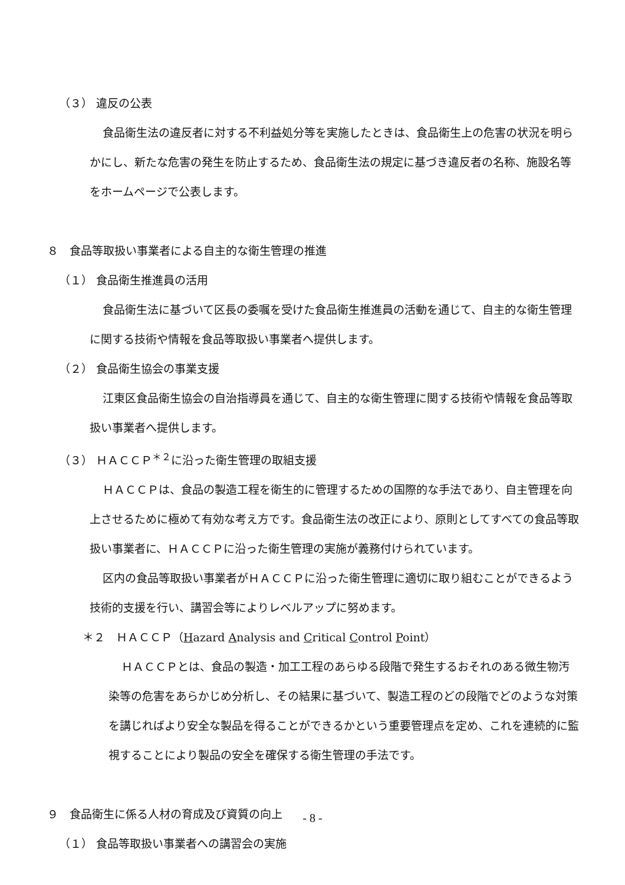（３） 違反の公表
食品衛生法の違反者に対する不利益処分等を実施したときは、食品衛生上の危害の状況を明らかにし、新たな危害の発生を防止するため、食品衛生法の規定に基づき違反者の名称、施設名等をホームページで公表します。
８　食品等取扱い事業者による自主的な衛生管理の推進
（１） 食品衛生推進員の活用
食品衛生法に基づいて区長の委嘱を受けた食品衛生推進員の活動を通じて、自主的な衛生管理に関する技術や情報を食品等取扱い事業者へ提供します。
（２） 食品衛生協会の事業支援
江東区食品衛生協会の自治指導員を通じて、自主的な衛生管理に関する技術や情報を食品等取扱い事業者へ提供します。
（３） ＨＡＣＣＰ<sup>＊２</sup>に沿った衛生管理の取組支援
ＨＡＣＣＰは、食品の製造工程を衛生的に管理するための国際的な手法であり、自主管理を向上させるために極めて有効な考え方です。食品衛生法の改正により、原則としてすべての食品等取扱い事業者に、ＨＡＣＣＰに沿った衛生管理の実施が義務付けられています。
区内の食品等取扱い事業者がＨＡＣＣＰに沿った衛生管理に適切に取り組むことができるよう技術的支援を行い、講習会等によりレベルアップに努めます。
＊２　ＨＡＣＣＰ（Hazard Analysis and Critical Control Point）
ＨＡＣＣＰとは、食品の製造・加工工程のあらゆる段階で発生するおそれのある微生物汚染等の危害をあらかじめ分析し、その結果に基づいて、製造工程のどの段階でどのような対策を講じればより安全な製品を得ることができるかという重要管理点を定め、これを連続的に監視することにより製品の安全を確保する衛生管理の手法です。
９　食品衛生に係る人材の育成及び資質の向上
（１） 食品等取扱い事業者への講習会の実施
- 8 -